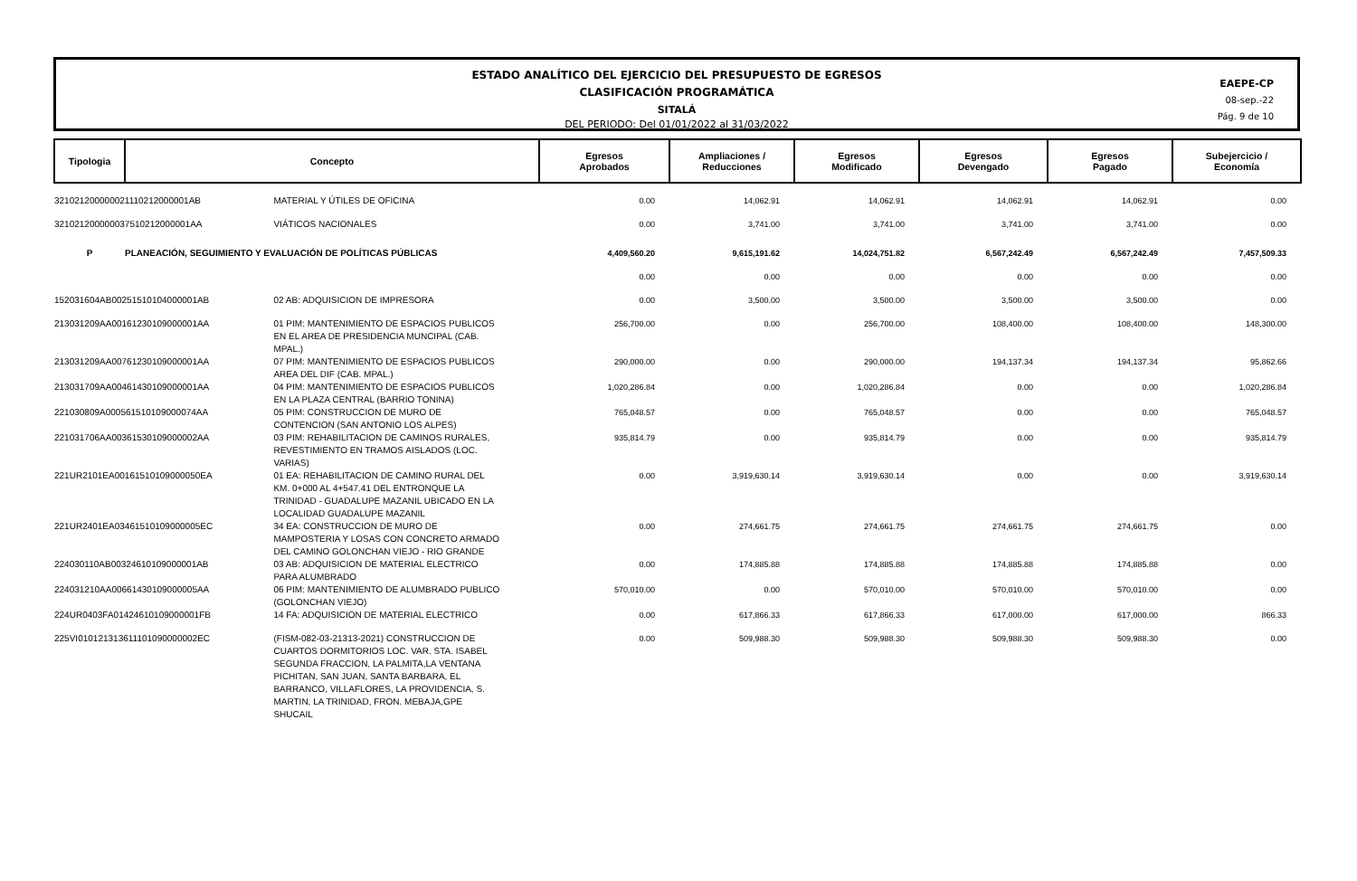ESTADO ANALÍTICO DEL EJERCICIO DEL PRESUPUESTO DE EGRESOS
CLASIFICACIÓN PROGRAMÁTICA
SITALÁ
DEL PERIODO: Del 01/01/2022 al 31/03/2022
EAEPE-CP
08-sep.-22
Pág. 9 de 10
| Tipologia | Concepto | | Egresos Aprobados | Ampliaciones / Reducciones | Egresos Modificado | Egresos Devengado | Egresos Pagado | Subejercicio / Economía |
| --- | --- | --- | --- | --- | --- | --- | --- | --- |
| 321021200000021110212000001AB | | MATERIAL Y ÚTILES DE OFICINA | 0.00 | 14,062.91 | 14,062.91 | 14,062.91 | 14,062.91 | 0.00 |
| 321021200000037510212000001AA | | VIÁTICOS NACIONALES | 0.00 | 3,741.00 | 3,741.00 | 3,741.00 | 3,741.00 | 0.00 |
| P | PLANEACIÓN, SEGUIMIENTO Y EVALUACIÓN DE POLÍTICAS PÚBLICAS | | 4,409,560.20 | 9,615,191.62 | 14,024,751.82 | 6,567,242.49 | 6,567,242.49 | 7,457,509.33 |
| | | | 0.00 | 0.00 | 0.00 | 0.00 | 0.00 | 0.00 |
| 152031604AB00251510104000001AB | | 02 AB: ADQUISICION DE IMPRESORA | 0.00 | 3,500.00 | 3,500.00 | 3,500.00 | 3,500.00 | 0.00 |
| 213031209AA00161230109000001AA | | 01 PIM: MANTENIMIENTO DE ESPACIOS PUBLICOS EN EL AREA DE PRESIDENCIA MUNCIPAL (CAB. MPAL.) | 256,700.00 | 0.00 | 256,700.00 | 108,400.00 | 108,400.00 | 148,300.00 |
| 213031209AA00761230109000001AA | | 07 PIM: MANTENIMIENTO DE ESPACIOS PUBLICOS AREA DEL DIF (CAB. MPAL.) | 290,000.00 | 0.00 | 290,000.00 | 194,137.34 | 194,137.34 | 95,862.66 |
| 213031709AA00461430109000001AA | | 04 PIM: MANTENIMIENTO DE ESPACIOS PUBLICOS EN LA PLAZA CENTRAL (BARRIO TONINA) | 1,020,286.84 | 0.00 | 1,020,286.84 | 0.00 | 0.00 | 1,020,286.84 |
| 221030809A000561510109000074AA | | 05 PIM: CONSTRUCCION DE MURO DE CONTENCION (SAN ANTONIO LOS ALPES) | 765,048.57 | 0.00 | 765,048.57 | 0.00 | 0.00 | 765,048.57 |
| 221031706AA00361530109000002AA | | 03 PIM: REHABILITACION DE CAMINOS RURALES, REVESTIMIENTO EN TRAMOS AISLADOS (LOC. VARIAS) | 935,814.79 | 0.00 | 935,814.79 | 0.00 | 0.00 | 935,814.79 |
| 221UR2101EA00161510109000050EA | | 01 EA: REHABILITACION DE CAMINO RURAL DEL KM. 0+000 AL 4+547.41 DEL ENTRONQUE LA TRINIDAD - GUADALUPE MAZANIL UBICADO EN LA LOCALIDAD GUADALUPE MAZANIL | 0.00 | 3,919,630.14 | 3,919,630.14 | 0.00 | 0.00 | 3,919,630.14 |
| 221UR2401EA03461510109000005EC | | 34 EA: CONSTRUCCION DE MURO DE MAMPOSTERIA Y LOSAS CON CONCRETO ARMADO DEL CAMINO GOLONCHAN VIEJO - RIO GRANDE | 0.00 | 274,661.75 | 274,661.75 | 274,661.75 | 274,661.75 | 0.00 |
| 224030110AB00324610109000001AB | | 03 AB: ADQUISICION DE MATERIAL ELECTRICO PARA ALUMBRADO | 0.00 | 174,885.88 | 174,885.88 | 174,885.88 | 174,885.88 | 0.00 |
| 224031210AA00661430109000005AA | | 06 PIM: MANTENIMIENTO DE ALUMBRADO PUBLICO (GOLONCHAN VIEJO) | 570,010.00 | 0.00 | 570,010.00 | 570,010.00 | 570,010.00 | 0.00 |
| 224UR0403FA01424610109000001FB | | 14 FA: ADQUISICION DE MATERIAL ELECTRICO | 0.00 | 617,866.33 | 617,866.33 | 617,000.00 | 617,000.00 | 866.33 |
| 225VI010121313611101090000002EC | | (FISM-082-03-21313-2021) CONSTRUCCION DE CUARTOS DORMITORIOS LOC. VAR. STA. ISABEL SEGUNDA FRACCION, LA PALMITA,LA VENTANA PICHITAN, SAN JUAN, SANTA BARBARA, EL BARRANCO, VILLAFLORES, LA PROVIDENCIA, S. MARTIN, LA TRINIDAD, FRON. MEBAJA,GPE SHUCAIL | 0.00 | 509,988.30 | 509,988.30 | 509,988.30 | 509,988.30 | 0.00 |